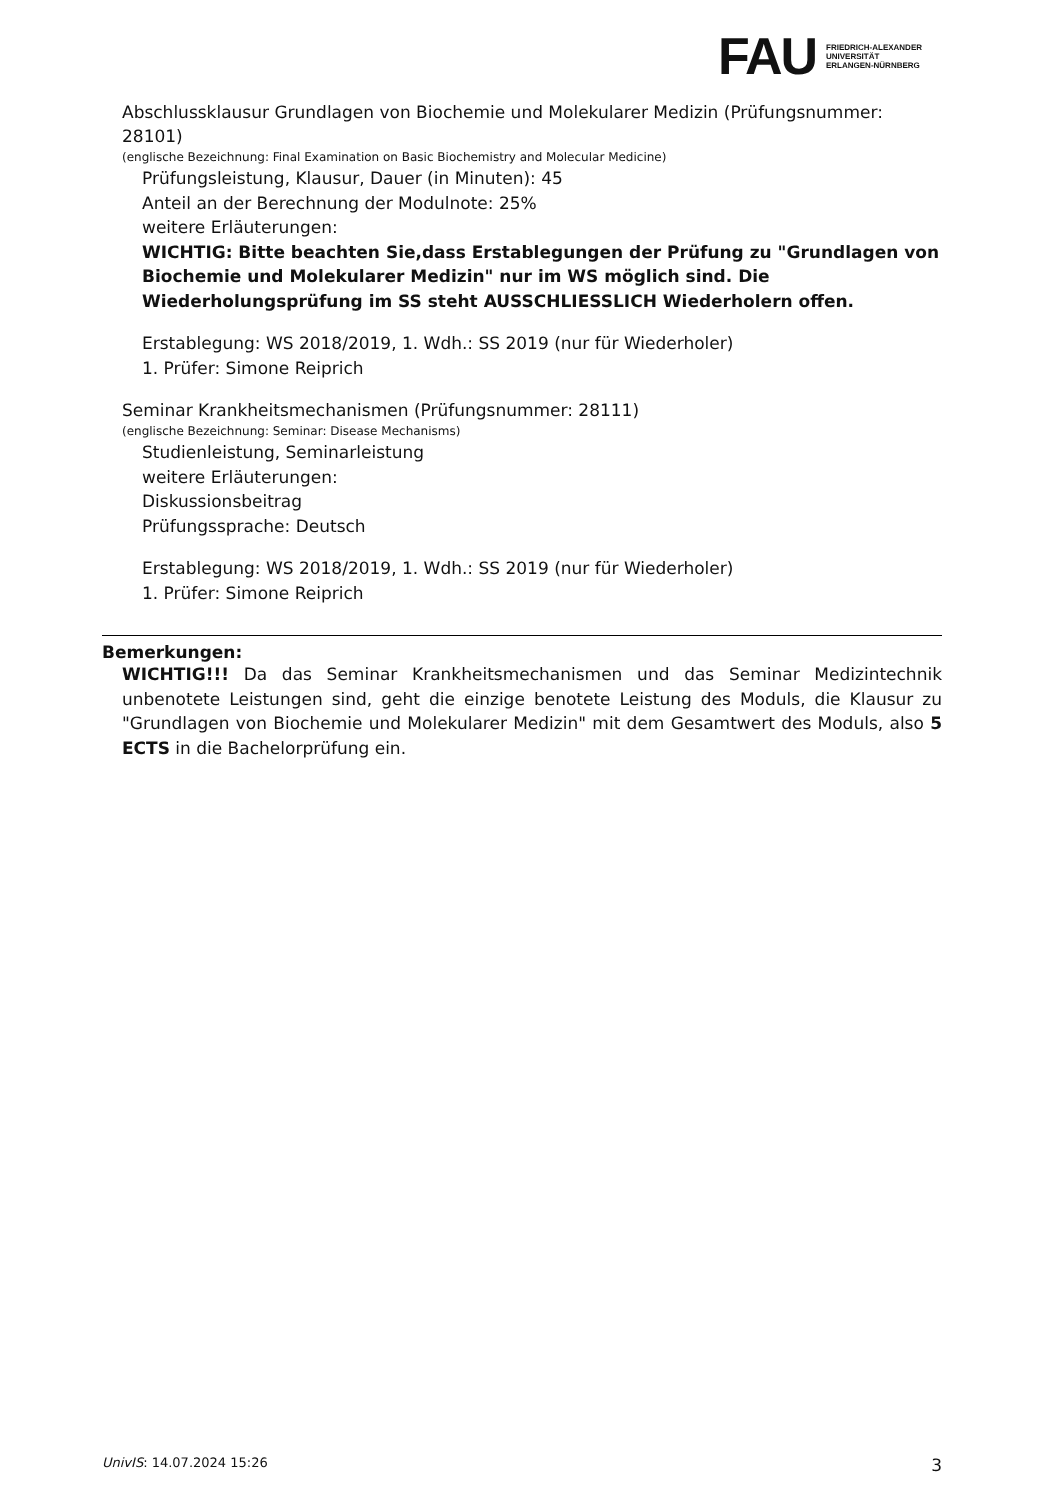FAU
FRIEDRICH-ALEXANDER
UNIVERSITÄT
ERLANGEN-NÜRNBERG
Abschlussklausur Grundlagen von Biochemie und Molekularer Medizin (Prüfungsnummer: 28101)
(englische Bezeichnung: Final Examination on Basic Biochemistry and Molecular Medicine)
Prüfungsleistung, Klausur, Dauer (in Minuten): 45
Anteil an der Berechnung der Modulnote: 25%
weitere Erläuterungen:
WICHTIG: Bitte beachten Sie,dass Erstablegungen der Prüfung zu "Grundlagen von Biochemie und Molekularer Medizin" nur im WS möglich sind. Die Wiederholungsprüfung im SS steht AUSSCHLIESSLICH Wiederholern offen.
Erstablegung: WS 2018/2019, 1. Wdh.: SS 2019 (nur für Wiederholer)
1. Prüfer: Simone Reiprich
Seminar Krankheitsmechanismen (Prüfungsnummer: 28111)
(englische Bezeichnung: Seminar: Disease Mechanisms)
Studienleistung, Seminarleistung
weitere Erläuterungen:
Diskussionsbeitrag
Prüfungssprache: Deutsch
Erstablegung: WS 2018/2019, 1. Wdh.: SS 2019 (nur für Wiederholer)
1. Prüfer: Simone Reiprich
Bemerkungen:
WICHTIG!!! Da das Seminar Krankheitsmechanismen und das Seminar Medizintechnik unbenotete Leistungen sind, geht die einzige benotete Leistung des Moduls, die Klausur zu "Grundlagen von Biochemie und Molekularer Medizin" mit dem Gesamtwert des Moduls, also 5 ECTS in die Bachelorprüfung ein.
UnivIS: 14.07.2024 15:26 3